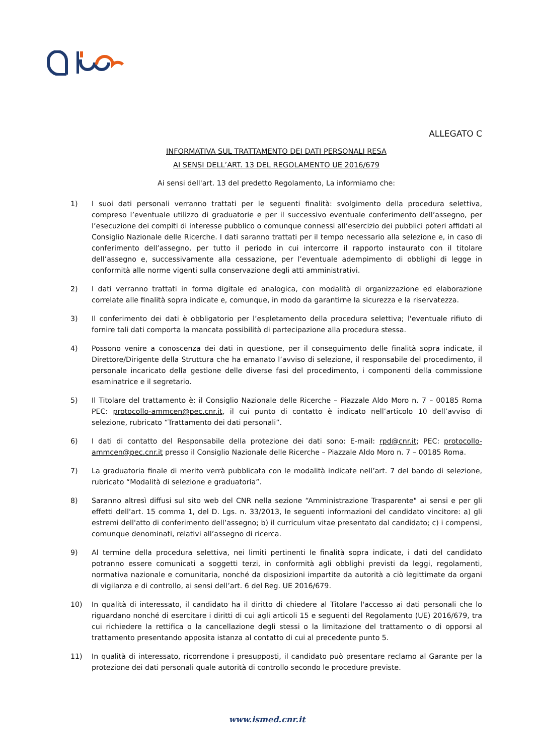ALLEGATO C
INFORMATIVA SUL TRATTAMENTO DEI DATI PERSONALI RESA
AI SENSI DELL’ART. 13 DEL REGOLAMENTO UE 2016/679
Ai sensi dell'art. 13 del predetto Regolamento, La informiamo che:
1) I suoi dati personali verranno trattati per le seguenti finalità: svolgimento della procedura selettiva, compreso l’eventuale utilizzo di graduatorie e per il successivo eventuale conferimento dell’assegno, per l’esecuzione dei compiti di interesse pubblico o comunque connessi all’esercizio dei pubblici poteri affidati al Consiglio Nazionale delle Ricerche. I dati saranno trattati per il tempo necessario alla selezione e, in caso di conferimento dell’assegno, per tutto il periodo in cui intercorre il rapporto instaurato con il titolare dell’assegno e, successivamente alla cessazione, per l’eventuale adempimento di obblighi di legge in conformità alle norme vigenti sulla conservazione degli atti amministrativi.
2) I dati verranno trattati in forma digitale ed analogica, con modalità di organizzazione ed elaborazione correlate alle finalità sopra indicate e, comunque, in modo da garantirne la sicurezza e la riservatezza.
3) Il conferimento dei dati è obbligatorio per l’espletamento della procedura selettiva; l'eventuale rifiuto di fornire tali dati comporta la mancata possibilità di partecipazione alla procedura stessa.
4) Possono venire a conoscenza dei dati in questione, per il conseguimento delle finalità sopra indicate, il Direttore/Dirigente della Struttura che ha emanato l’avviso di selezione, il responsabile del procedimento, il personale incaricato della gestione delle diverse fasi del procedimento, i componenti della commissione esaminatrice e il segretario.
5) Il Titolare del trattamento è: il Consiglio Nazionale delle Ricerche – Piazzale Aldo Moro n. 7 – 00185 Roma PEC: protocollo-ammcen@pec.cnr.it, il cui punto di contatto è indicato nell’articolo 10 dell’avviso di selezione, rubricato “Trattamento dei dati personali”.
6) I dati di contatto del Responsabile della protezione dei dati sono: E-mail: rpd@cnr.it; PEC: protocollo-ammcen@pec.cnr.it presso il Consiglio Nazionale delle Ricerche – Piazzale Aldo Moro n. 7 – 00185 Roma.
7) La graduatoria finale di merito verrà pubblicata con le modalità indicate nell’art. 7 del bando di selezione, rubricato “Modalità di selezione e graduatoria”.
8) Saranno altresì diffusi sul sito web del CNR nella sezione “Amministrazione Trasparente" ai sensi e per gli effetti dell’art. 15 comma 1, del D. Lgs. n. 33/2013, le seguenti informazioni del candidato vincitore: a) gli estremi dell'atto di conferimento dell’assegno; b) il curriculum vitae presentato dal candidato; c) i compensi, comunque denominati, relativi all’assegno di ricerca.
9) Al termine della procedura selettiva, nei limiti pertinenti le finalità sopra indicate, i dati del candidato potranno essere comunicati a soggetti terzi, in conformità agli obblighi previsti da leggi, regolamenti, normativa nazionale e comunitaria, nonché da disposizioni impartite da autorità a ciò legittimate da organi di vigilanza e di controllo, ai sensi dell’art. 6 del Reg. UE 2016/679.
10) In qualità di interessato, il candidato ha il diritto di chiedere al Titolare l'accesso ai dati personali che lo riguardano nonché di esercitare i diritti di cui agli articoli 15 e seguenti del Regolamento (UE) 2016/679, tra cui richiedere la rettifica o la cancellazione degli stessi o la limitazione del trattamento o di opporsi al trattamento presentando apposita istanza al contatto di cui al precedente punto 5.
11) In qualità di interessato, ricorrendone i presupposti, il candidato può presentare reclamo al Garante per la protezione dei dati personali quale autorità di controllo secondo le procedure previste.
www.ismed.cnr.it